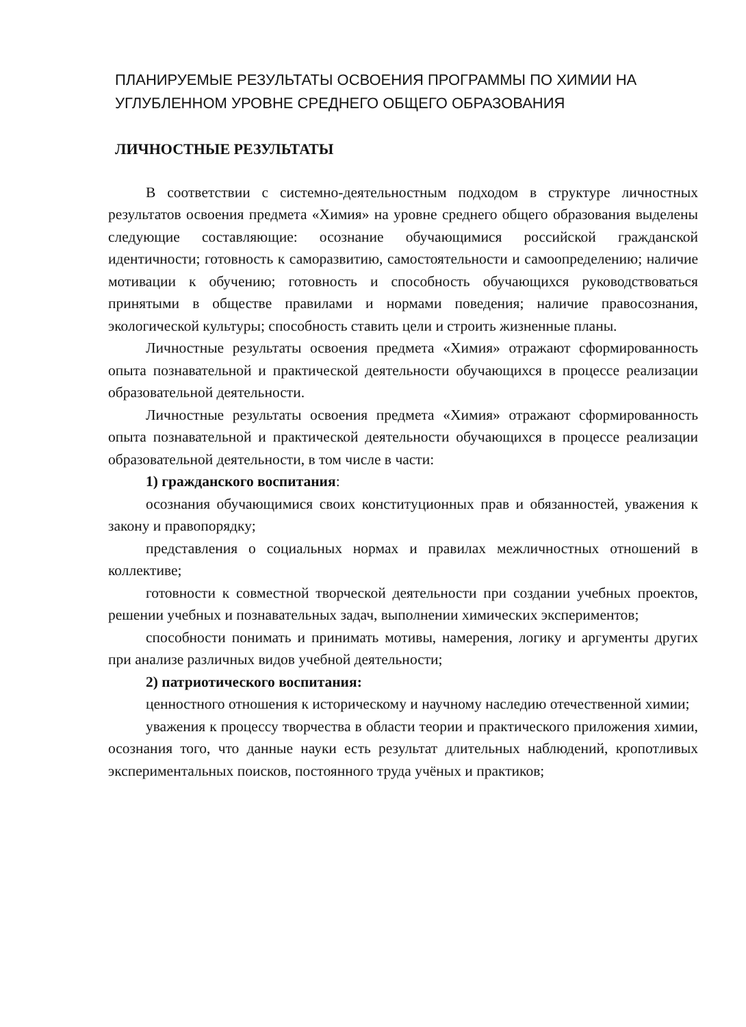ПЛАНИРУЕМЫЕ РЕЗУЛЬТАТЫ ОСВОЕНИЯ ПРОГРАММЫ ПО ХИМИИ НА УГЛУБЛЕННОМ УРОВНЕ СРЕДНЕГО ОБЩЕГО ОБРАЗОВАНИЯ
ЛИЧНОСТНЫЕ РЕЗУЛЬТАТЫ
В соответствии с системно-деятельностным подходом в структуре личностных результатов освоения предмета «Химия» на уровне среднего общего образования выделены следующие составляющие: осознание обучающимися российской гражданской идентичности; готовность к саморазвитию, самостоятельности и самоопределению; наличие мотивации к обучению; готовность и способность обучающихся руководствоваться принятыми в обществе правилами и нормами поведения; наличие правосознания, экологической культуры; способность ставить цели и строить жизненные планы.
Личностные результаты освоения предмета «Химия» отражают сформированность опыта познавательной и практической деятельности обучающихся в процессе реализации образовательной деятельности.
Личностные результаты освоения предмета «Химия» отражают сформированность опыта познавательной и практической деятельности обучающихся в процессе реализации образовательной деятельности, в том числе в части:
1) гражданского воспитания:
осознания обучающимися своих конституционных прав и обязанностей, уважения к закону и правопорядку;
представления о социальных нормах и правилах межличностных отношений в коллективе;
готовности к совместной творческой деятельности при создании учебных проектов, решении учебных и познавательных задач, выполнении химических экспериментов;
способности понимать и принимать мотивы, намерения, логику и аргументы других при анализе различных видов учебной деятельности;
2) патриотического воспитания:
ценностного отношения к историческому и научному наследию отечественной химии;
уважения к процессу творчества в области теории и практического приложения химии, осознания того, что данные науки есть результат длительных наблюдений, кропотливых экспериментальных поисков, постоянного труда учёных и практиков;